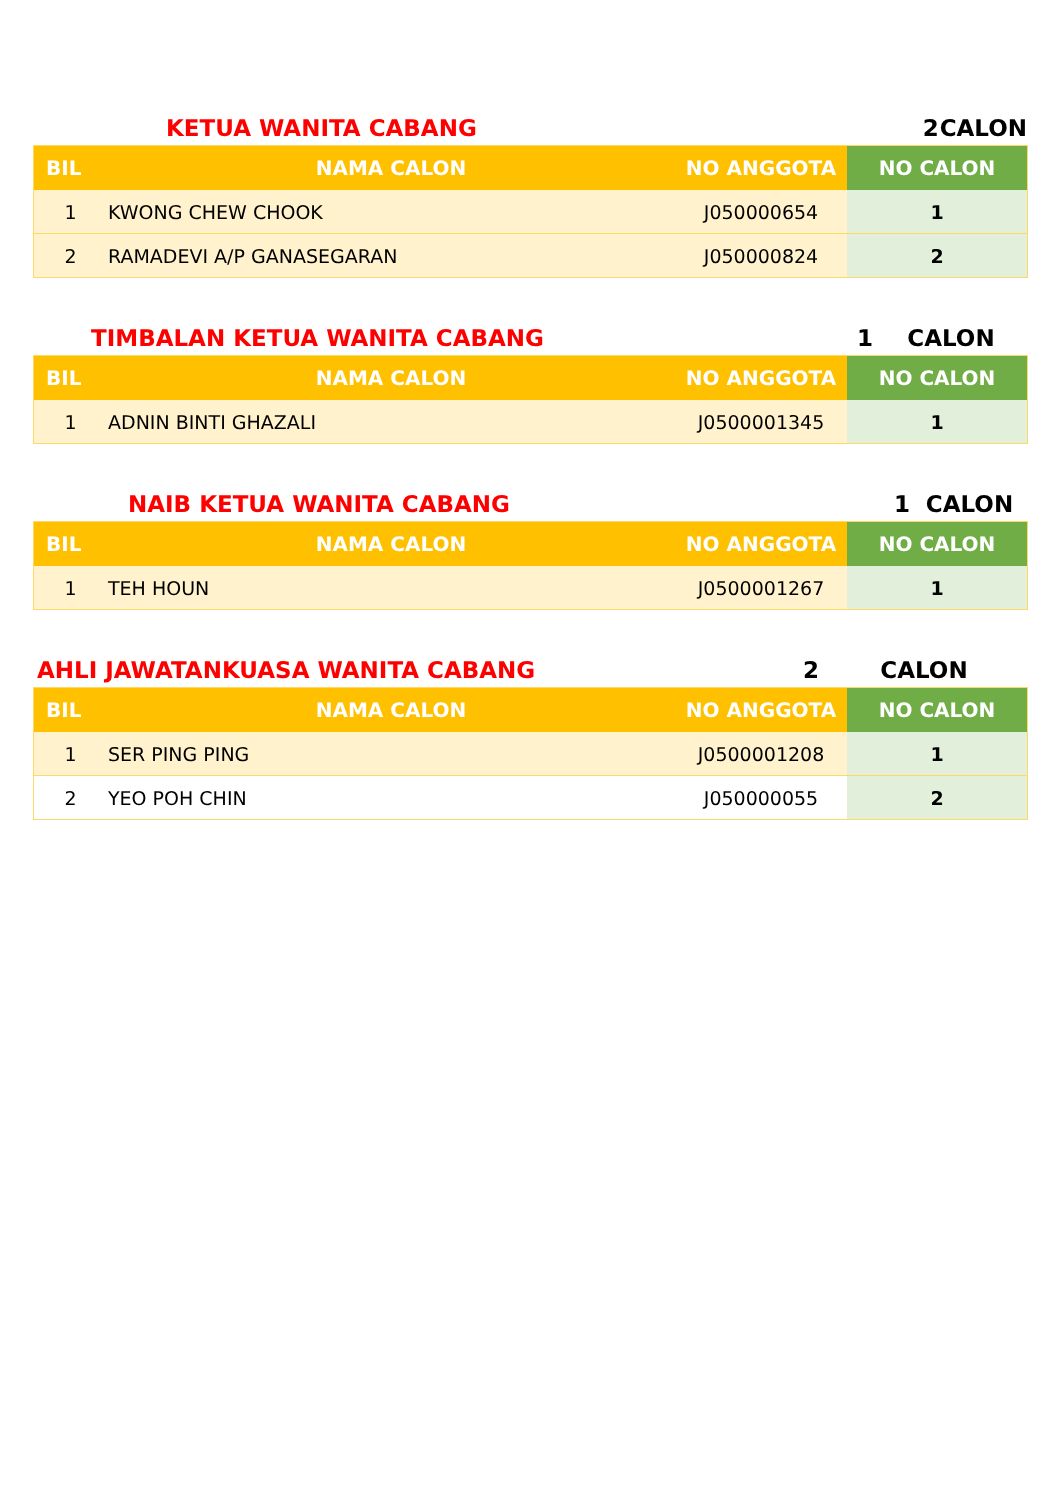| KETUA WANITA CABANG | 2 | CALON |
| BIL | NAMA CALON | NO ANGGOTA | NO CALON |
| --- | --- | --- | --- |
| 1 | KWONG CHEW CHOOK | J050000654 | 1 |
| 2 | RAMADEVI A/P GANASEGARAN | J050000824 | 2 |
| TIMBALAN KETUA WANITA CABANG | 1 | CALON |
| BIL | NAMA CALON | NO ANGGOTA | NO CALON |
| --- | --- | --- | --- |
| 1 | ADNIN BINTI GHAZALI | J0500001345 | 1 |
| NAIB KETUA WANITA CABANG | 1 | CALON |
| BIL | NAMA CALON | NO ANGGOTA | NO CALON |
| --- | --- | --- | --- |
| 1 | TEH HOUN | J0500001267 | 1 |
| AHLI JAWATANKUASA WANITA CABANG | 2 | CALON |
| BIL | NAMA CALON | NO ANGGOTA | NO CALON |
| --- | --- | --- | --- |
| 1 | SER PING PING | J0500001208 | 1 |
| 2 | YEO POH CHIN | J050000055 | 2 |